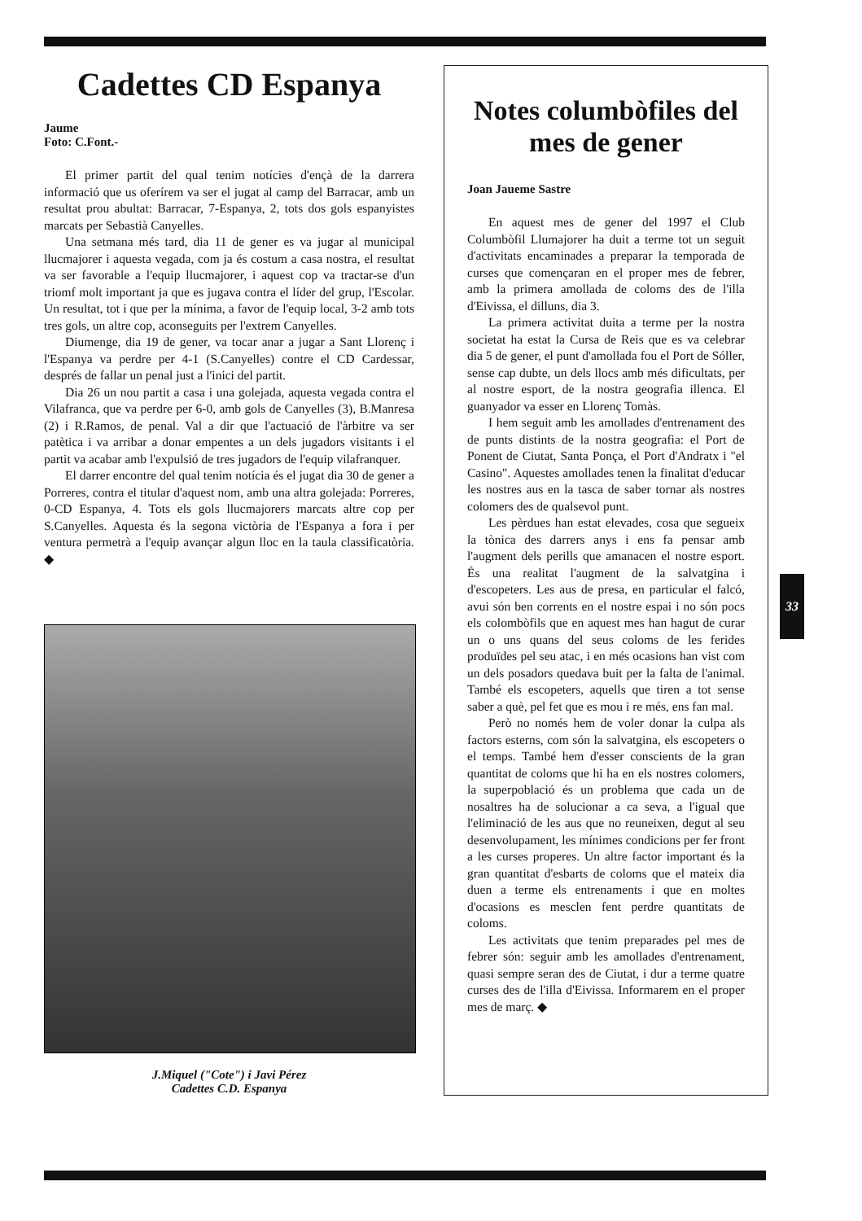Cadettes CD Espanya
Jaume
Foto: C.Font.-
El primer partit del qual tenim notícies d'ençà de la darrera informació que us oferírem va ser el jugat al camp del Barracar, amb un resultat prou abultat: Barracar, 7-Espanya, 2, tots dos gols espanyistes marcats per Sebastià Canyelles.
Una setmana més tard, dia 11 de gener es va jugar al municipal llucmajorer i aquesta vegada, com ja és costum a casa nostra, el resultat va ser favorable a l'equip llucmajorer, i aquest cop va tractar-se d'un triomf molt important ja que es jugava contra el líder del grup, l'Escolar. Un resultat, tot i que per la mínima, a favor de l'equip local, 3-2 amb tots tres gols, un altre cop, aconseguits per l'extrem Canyelles.
Diumenge, dia 19 de gener, va tocar anar a jugar a Sant Llorenç i l'Espanya va perdre per 4-1 (S.Canyelles) contre el CD Cardessar, després de fallar un penal just a l'inici del partit.
Dia 26 un nou partit a casa i una golejada, aquesta vegada contra el Vilafranca, que va perdre per 6-0, amb gols de Canyelles (3), B.Manresa (2) i R.Ramos, de penal. Val a dir que l'actuació de l'àrbitre va ser patètica i va arribar a donar empentes a un dels jugadors visitants i el partit va acabar amb l'expulsió de tres jugadors de l'equip vilafranquer.
El darrer encontre del qual tenim notícia és el jugat dia 30 de gener a Porreres, contra el titular d'aquest nom, amb una altra golejada: Porreres, 0-CD Espanya, 4. Tots els gols llucmajorers marcats altre cop per S.Canyelles. Aquesta és la segona victòria de l'Espanya a fora i per ventura permetrà a l'equip avançar algun lloc en la taula classificatòria. ◆
J.Miquel ("Cote") i Javi Pérez
Cadettes C.D. Espanya
Notes columbòfiles del mes de gener
Joan Jaueme Sastre
En aquest mes de gener del 1997 el Club Columbòfil Llumajorer ha duit a terme tot un seguit d'activitats encaminades a preparar la temporada de curses que començaran en el proper mes de febrer, amb la primera amollada de coloms des de l'illa d'Eivissa, el dilluns, dia 3.
La primera activitat duita a terme per la nostra societat ha estat la Cursa de Reis que es va celebrar dia 5 de gener, el punt d'amollada fou el Port de Sóller, sense cap dubte, un dels llocs amb més dificultats, per al nostre esport, de la nostra geografia illenca. El guanyador va esser en Llorenç Tomàs.
I hem seguit amb les amollades d'entrenament des de punts distints de la nostra geografia: el Port de Ponent de Ciutat, Santa Ponça, el Port d'Andratx i "el Casino". Aquestes amollades tenen la finalitat d'educar les nostres aus en la tasca de saber tornar als nostres colomers des de qualsevol punt.
Les pèrdues han estat elevades, cosa que segueix la tònica des darrers anys i ens fa pensar amb l'augment dels perills que amanacen el nostre esport. És una realitat l'augment de la salvatgina i d'escopeters. Les aus de presa, en particular el falcó, avui són ben corrents en el nostre espai i no són pocs els colombòfils que en aquest mes han hagut de curar un o uns quans del seus coloms de les ferides produïdes pel seu atac, i en més ocasions han vist com un dels posadors quedava buit per la falta de l'animal. També els escopeters, aquells que tiren a tot sense saber a què, pel fet que es mou i re més, ens fan mal.
Però no només hem de voler donar la culpa als factors esterns, com són la salvatgina, els escopeters o el temps. També hem d'esser conscients de la gran quantitat de coloms que hi ha en els nostres colomers, la superpoblació és un problema que cada un de nosaltres ha de solucionar a ca seva, a l'igual que l'eliminació de les aus que no reuneixen, degut al seu desenvolupament, les mínimes condicions per fer front a les curses properes. Un altre factor important és la gran quantitat d'esbarts de coloms que el mateix dia duen a terme els entrenaments i que en moltes d'ocasions es mesclen fent perdre quantitats de coloms.
Les activitats que tenim preparades pel mes de febrer són: seguir amb les amollades d'entrenament, quasi sempre seran des de Ciutat, i dur a terme quatre curses des de l'illa d'Eivissa. Informarem en el proper mes de març. ◆
33